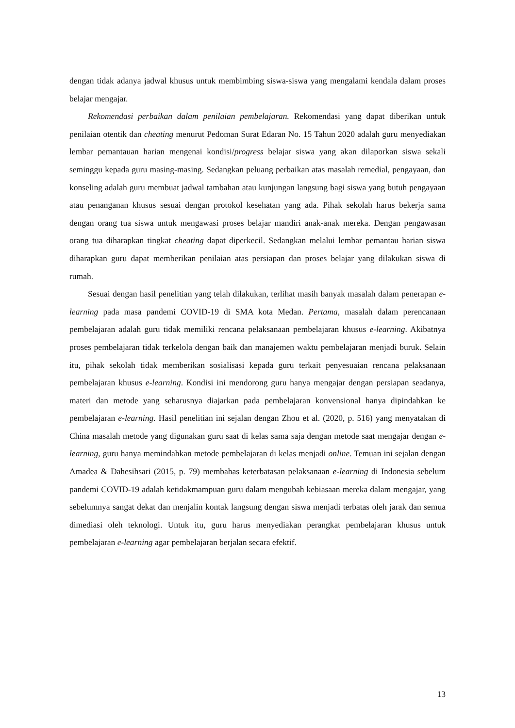dengan tidak adanya jadwal khusus untuk membimbing siswa-siswa yang mengalami kendala dalam proses belajar mengajar.
Rekomendasi perbaikan dalam penilaian pembelajaran. Rekomendasi yang dapat diberikan untuk penilaian otentik dan cheating menurut Pedoman Surat Edaran No. 15 Tahun 2020 adalah guru menyediakan lembar pemantauan harian mengenai kondisi/progress belajar siswa yang akan dilaporkan siswa sekali seminggu kepada guru masing-masing. Sedangkan peluang perbaikan atas masalah remedial, pengayaan, dan konseling adalah guru membuat jadwal tambahan atau kunjungan langsung bagi siswa yang butuh pengayaan atau penanganan khusus sesuai dengan protokol kesehatan yang ada. Pihak sekolah harus bekerja sama dengan orang tua siswa untuk mengawasi proses belajar mandiri anak-anak mereka. Dengan pengawasan orang tua diharapkan tingkat cheating dapat diperkecil. Sedangkan melalui lembar pemantau harian siswa diharapkan guru dapat memberikan penilaian atas persiapan dan proses belajar yang dilakukan siswa di rumah.
Sesuai dengan hasil penelitian yang telah dilakukan, terlihat masih banyak masalah dalam penerapan e-learning pada masa pandemi COVID-19 di SMA kota Medan. Pertama, masalah dalam perencanaan pembelajaran adalah guru tidak memiliki rencana pelaksanaan pembelajaran khusus e-learning. Akibatnya proses pembelajaran tidak terkelola dengan baik dan manajemen waktu pembelajaran menjadi buruk. Selain itu, pihak sekolah tidak memberikan sosialisasi kepada guru terkait penyesuaian rencana pelaksanaan pembelajaran khusus e-learning. Kondisi ini mendorong guru hanya mengajar dengan persiapan seadanya, materi dan metode yang seharusnya diajarkan pada pembelajaran konvensional hanya dipindahkan ke pembelajaran e-learning. Hasil penelitian ini sejalan dengan Zhou et al. (2020, p. 516) yang menyatakan di China masalah metode yang digunakan guru saat di kelas sama saja dengan metode saat mengajar dengan e-learning, guru hanya memindahkan metode pembelajaran di kelas menjadi online. Temuan ini sejalan dengan Amadea & Dahesihsari (2015, p. 79) membahas keterbatasan pelaksanaan e-learning di Indonesia sebelum pandemi COVID-19 adalah ketidakmampuan guru dalam mengubah kebiasaan mereka dalam mengajar, yang sebelumnya sangat dekat dan menjalin kontak langsung dengan siswa menjadi terbatas oleh jarak dan semua dimediasi oleh teknologi. Untuk itu, guru harus menyediakan perangkat pembelajaran khusus untuk pembelajaran e-learning agar pembelajaran berjalan secara efektif.
13